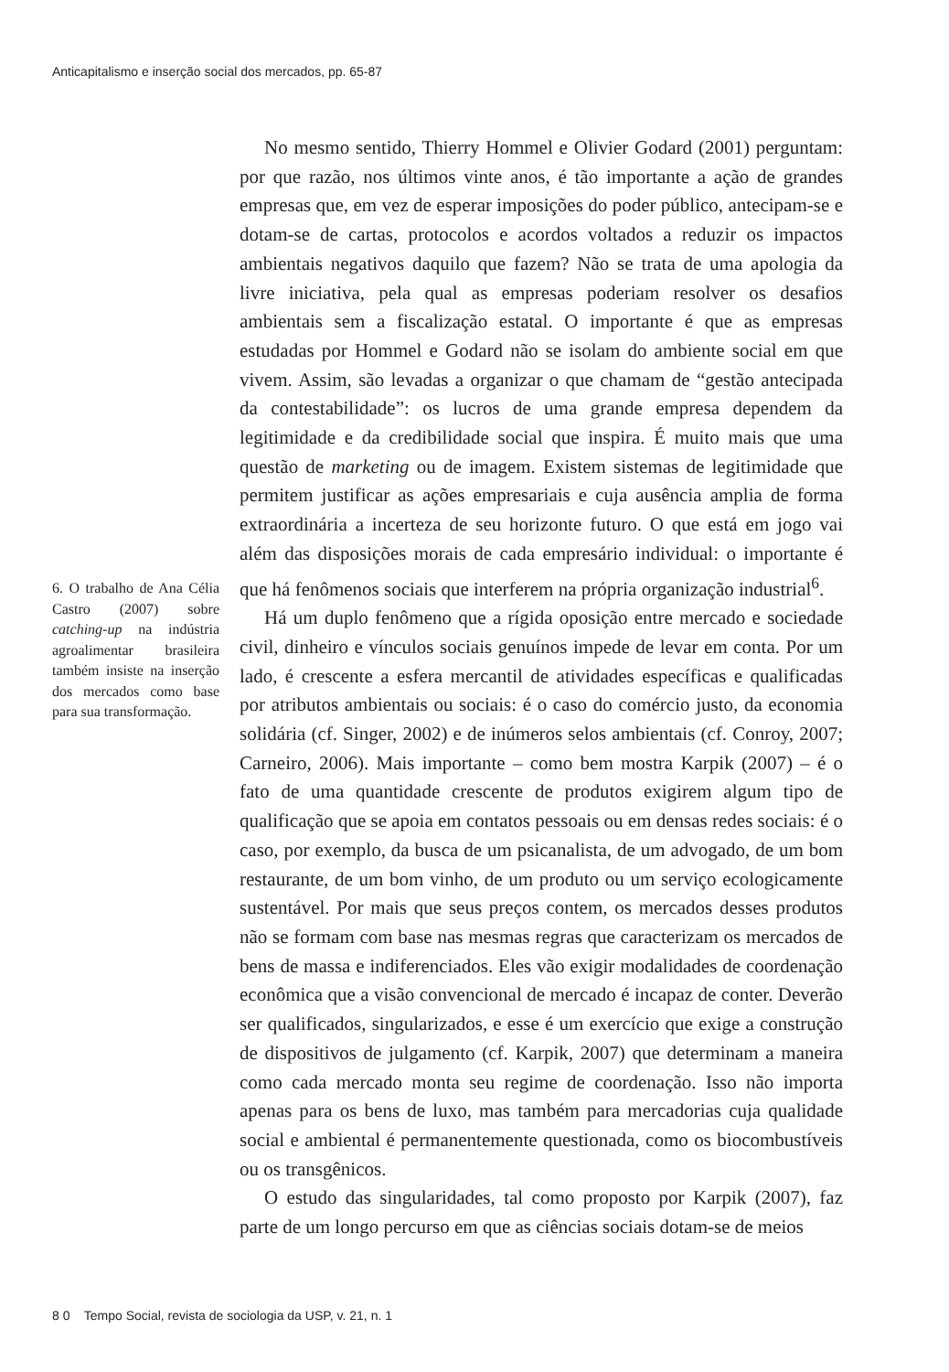Anticapitalismo e inserção social dos mercados, pp. 65-87
6. O trabalho de Ana Célia Castro (2007) sobre catching-up na indústria agroalimentar brasileira também insiste na inserção dos mercados como base para sua transformação.
No mesmo sentido, Thierry Hommel e Olivier Godard (2001) perguntam: por que razão, nos últimos vinte anos, é tão importante a ação de grandes empresas que, em vez de esperar imposições do poder público, antecipam-se e dotam-se de cartas, protocolos e acordos voltados a reduzir os impactos ambientais negativos daquilo que fazem? Não se trata de uma apologia da livre iniciativa, pela qual as empresas poderiam resolver os desafios ambientais sem a fiscalização estatal. O importante é que as empresas estudadas por Hommel e Godard não se isolam do ambiente social em que vivem. Assim, são levadas a organizar o que chamam de “gestão antecipada da contestabilidade”: os lucros de uma grande empresa dependem da legitimidade e da credibilidade social que inspira. É muito mais que uma questão de marketing ou de imagem. Existem sistemas de legitimidade que permitem justificar as ações empresariais e cuja ausência amplia de forma extraordinária a incerteza de seu horizonte futuro. O que está em jogo vai além das disposições morais de cada empresário individual: o importante é que há fenômenos sociais que interferem na própria organização industrial<sup>6</sup>.
Há um duplo fenômeno que a rígida oposição entre mercado e sociedade civil, dinheiro e vínculos sociais genuínos impede de levar em conta. Por um lado, é crescente a esfera mercantil de atividades específicas e qualificadas por atributos ambientais ou sociais: é o caso do comércio justo, da economia solidária (cf. Singer, 2002) e de inúmeros selos ambientais (cf. Conroy, 2007; Carneiro, 2006). Mais importante – como bem mostra Karpik (2007) – é o fato de uma quantidade crescente de produtos exigirem algum tipo de qualificação que se apoia em contatos pessoais ou em densas redes sociais: é o caso, por exemplo, da busca de um psicanalista, de um advogado, de um bom restaurante, de um bom vinho, de um produto ou um serviço ecologicamente sustentável. Por mais que seus preços contem, os mercados desses produtos não se formam com base nas mesmas regras que caracterizam os mercados de bens de massa e indiferenciados. Eles vão exigir modalidades de coordenação econômica que a visão convencional de mercado é incapaz de conter. Deverão ser qualificados, singularizados, e esse é um exercício que exige a construção de dispositivos de julgamento (cf. Karpik, 2007) que determinam a maneira como cada mercado monta seu regime de coordenação. Isso não importa apenas para os bens de luxo, mas também para mercadorias cuja qualidade social e ambiental é permanentemente questionada, como os biocombustíveis ou os transgênicos.
O estudo das singularidades, tal como proposto por Karpik (2007), faz parte de um longo percurso em que as ciências sociais dotam-se de meios
8 0 Tempo Social, revista de sociologia da USP, v. 21, n. 1